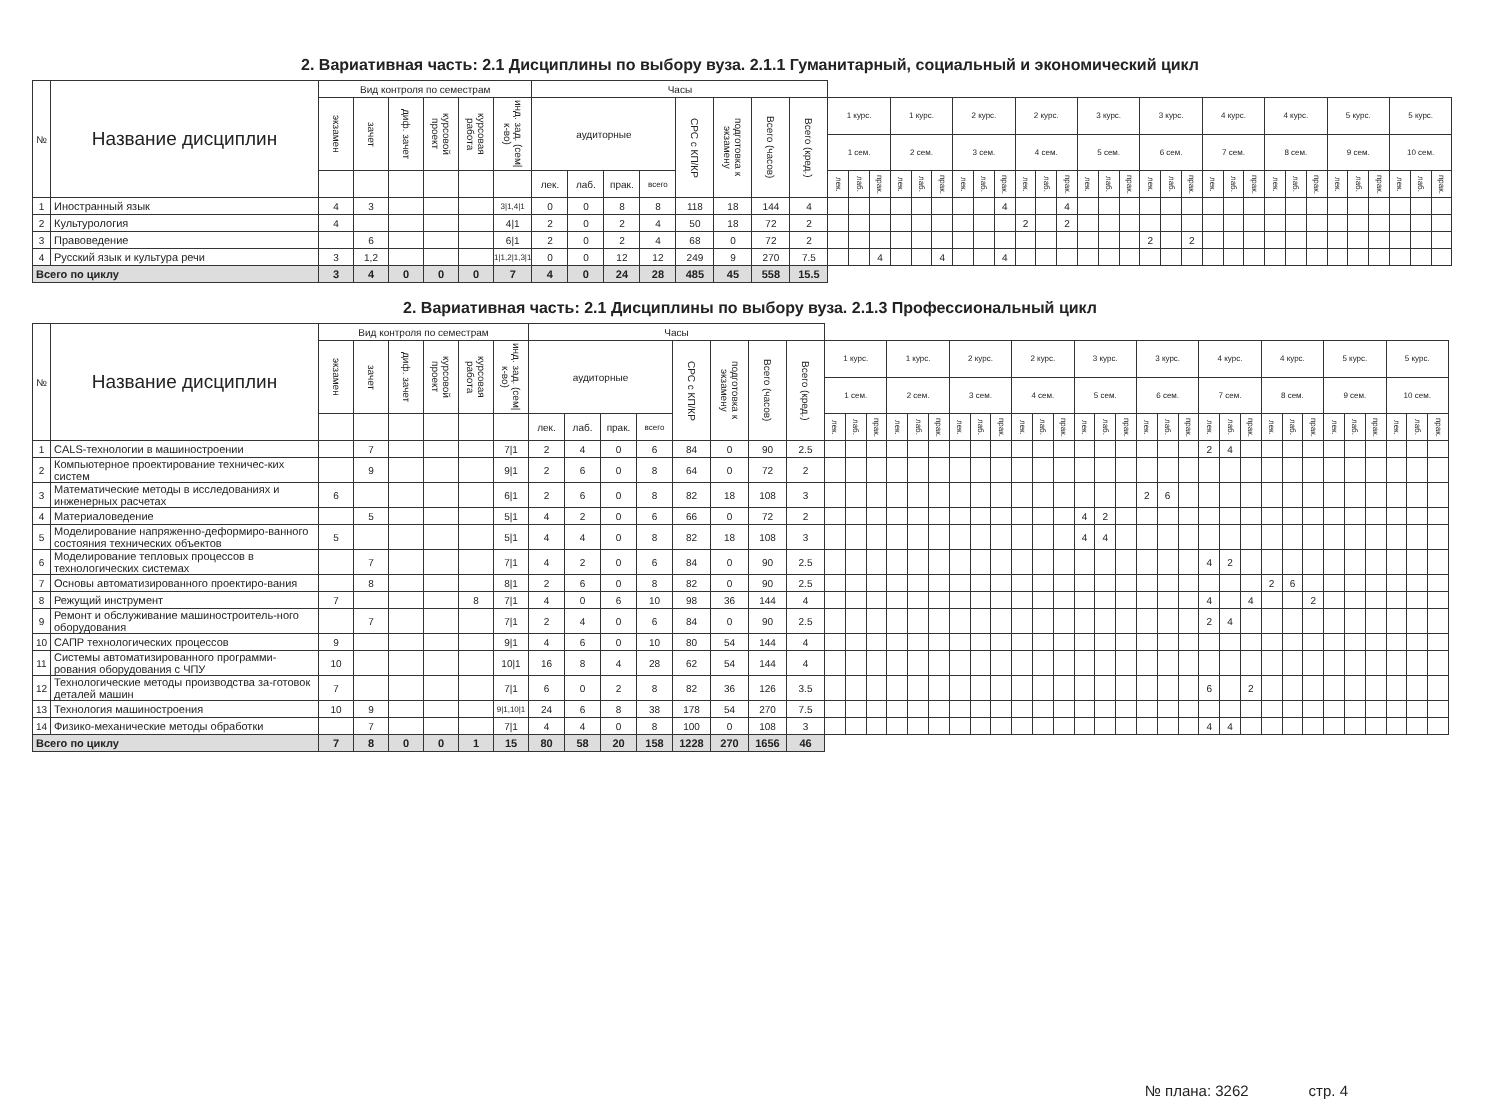2. Вариативная часть: 2.1 Дисциплины по выбору вуза. 2.1.1 Гуманитарный, социальный и экономический цикл
| № | Название дисциплин | Вид контроля по семестрам | | | | | | Часы | | | | | | | | | | | | | | | | | | | | | | | | | | | | | | | | | | | | | |
| --- | --- | --- | --- | --- | --- | --- | --- | --- | --- | --- | --- | --- | --- | --- | --- | --- | --- | --- | --- | --- | --- | --- | --- | --- | --- | --- | --- | --- | --- | --- | --- | --- | --- | --- | --- | --- | --- | --- | --- | --- | --- | --- | --- | --- | --- |
| | | экзамен | зачет | диф. зачет | курсовой проект | курсовая работа | инд. зад. (сем/к-во) | аудиторные | | | | СРС с КП/КР | подготовка к экзамену | Всего (часов) | Всего (кред.) | 1 курс. | | | 1 курс. | | | 2 курс. | | | 2 курс. | | | 3 курс. | | | 3 курс. | | | 4 курс. | | | 4 курс. | | | 5 курс. | | | 5 курс. | | |
| | | | | | | | | | | | | | | | | 1 сем. | | | 2 сем. | | | 3 сем. | | | 4 сем. | | | 5 сем. | | | 6 сем. | | | 7 сем. | | | 8 сем. | | | 9 сем. | | | 10 сем. | | |
| | | | | | | | | лек. | лаб. | прак. | всего | | | | | лек. | лаб. | прак. | лек. | лаб. | прак. | лек. | лаб. | прак. | лек. | лаб. | прак. | лек. | лаб. | прак. | лек. | лаб. | прак. | лек. | лаб. | прак. | лек. | лаб. | прак. | лек. | лаб. | прак. | лек. | лаб. | прак. |
| 1 | Иностранный язык | 4 | 3 | | | | 3/1,4/1 | 0 | 0 | 8 | 8 | 118 | 18 | 144 | 4 | | | | | | | | | 4 | | | 4 | | | | | | | | | | | | | | | | | | |
| 2 | Культурология | 4 | | | | | 4/1 | 2 | 0 | 2 | 4 | 50 | 18 | 72 | 2 | | | | | | | | | | 2 | | 2 | | | | | | | | | | | | | | | | | | |
| 3 | Правоведение | | 6 | | | | 6/1 | 2 | 0 | 2 | 4 | 68 | 0 | 72 | 2 | | | | | | | | | | | | | | | | 2 | | 2 | | | | | | | | | | | | |
| 4 | Русский язык и культура речи | 3 | 1,2 | | | | 1/1,2/1,3/1 | 0 | 0 | 12 | 12 | 249 | 9 | 270 | 7.5 | | | 4 | | | 4 | | | 4 | | | | | | | | | | | | | | | | | | | | | |
| Всего по циклу | | 3 | 4 | 0 | 0 | 0 | 7 | 4 | 0 | 24 | 28 | 485 | 45 | 558 | 15.5 | | | | | | | | | | | | | | | | | | | | | | | | | | | | | | |
2. Вариативная часть: 2.1 Дисциплины по выбору вуза. 2.1.3 Профессиональный цикл
| № | Название дисциплин | Вид контроля по семестрам | | | | | | Часы | | | | | | | | | | | | | | | | | | | | | | | | | | | | | | | | | | | | | |
| --- | --- | --- | --- | --- | --- | --- | --- | --- | --- | --- | --- | --- | --- | --- | --- | --- | --- | --- | --- | --- | --- | --- | --- | --- | --- | --- | --- | --- | --- | --- | --- | --- | --- | --- | --- | --- | --- | --- | --- | --- | --- | --- | --- | --- | --- |
| | | экзамен | зачет | диф. зачет | курсовой проект | курсовая работа | инд. зад. (сем/к-во) | аудиторные | | | | СРС с КП/КР | подготовка к экзамену | Всего (часов) | Всего (кред.) | 1 курс. | | | 1 курс. | | | 2 курс. | | | 2 курс. | | | 3 курс. | | | 3 курс. | | | 4 курс. | | | 4 курс. | | | 5 курс. | | | 5 курс. | | |
| | | | | | | | | | | | | | | | | 1 сем. | | | 2 сем. | | | 3 сем. | | | 4 сем. | | | 5 сем. | | | 6 сем. | | | 7 сем. | | | 8 сем. | | | 9 сем. | | | 10 сем. | | |
| | | | | | | | | лек. | лаб. | прак. | всего | | | | | лек. | лаб. | прак. | лек. | лаб. | прак. | лек. | лаб. | прак. | лек. | лаб. | прак. | лек. | лаб. | прак. | лек. | лаб. | прак. | лек. | лаб. | прак. | лек. | лаб. | прак. | лек. | лаб. | прак. | лек. | лаб. | прак. |
| 1 | CALS-технологии в машиностроении | | 7 | | | | 7/1 | 2 | 4 | 0 | 6 | 84 | 0 | 90 | 2.5 | | | | | | | | | | | | | | | | | | | 2 | 4 | | | | | | | | | | |
| 2 | Компьютерное проектирование техничес-ких систем | | 9 | | | | 9/1 | 2 | 6 | 0 | 8 | 64 | 0 | 72 | 2 | | | | | | | | | | | | | | | | | | | | | | | | | | | | | | |
| 3 | Математические методы в исследованиях и инженерных расчетах | 6 | | | | | 6/1 | 2 | 6 | 0 | 8 | 82 | 18 | 108 | 3 | | | | | | | | | | | | | | | | 2 | 6 | | | | | | | | | | | | | |
| 4 | Материаловедение | | 5 | | | | 5/1 | 4 | 2 | 0 | 6 | 66 | 0 | 72 | 2 | | | | | | | | | | | | | 4 | 2 | | | | | | | | | | | | | | | | |
| 5 | Моделирование напряженно-деформиро-ванного состояния технических объектов | 5 | | | | | 5/1 | 4 | 4 | 0 | 8 | 82 | 18 | 108 | 3 | | | | | | | | | | | | | 4 | 4 | | | | | | | | | | | | | | | | |
| 6 | Моделирование тепловых процессов в технологических системах | | 7 | | | | 7/1 | 4 | 2 | 0 | 6 | 84 | 0 | 90 | 2.5 | | | | | | | | | | | | | | | | | | | 4 | 2 | | | | | | | | | | |
| 7 | Основы автоматизированного проектиро-вания | | 8 | | | | 8/1 | 2 | 6 | 0 | 8 | 82 | 0 | 90 | 2.5 | | | | | | | | | | | | | | | | | | | | | | 2 | 6 | | | | | | | |
| 8 | Режущий инструмент | 7 | | | | 8 | 7/1 | 4 | 0 | 6 | 10 | 98 | 36 | 144 | 4 | | | | | | | | | | | | | | | | | | | 4 | | 4 | | | 2 | | | | | | |
| 9 | Ремонт и обслуживание машиностроитель-ного оборудования | | 7 | | | | 7/1 | 2 | 4 | 0 | 6 | 84 | 0 | 90 | 2.5 | | | | | | | | | | | | | | | | | | | 2 | 4 | | | | | | | | | | |
| 10 | САПР технологических процессов | 9 | | | | | 9/1 | 4 | 6 | 0 | 10 | 80 | 54 | 144 | 4 | | | | | | | | | | | | | | | | | | | | | | | | | | | | | | |
| 11 | Системы автоматизированного программи-рования оборудования с ЧПУ | 10 | | | | | 10/1 | 16 | 8 | 4 | 28 | 62 | 54 | 144 | 4 | | | | | | | | | | | | | | | | | | | | | | | | | | | | | | |
| 12 | Технологические методы производства за-готовок деталей машин | 7 | | | | | 7/1 | 6 | 0 | 2 | 8 | 82 | 36 | 126 | 3.5 | | | | | | | | | | | | | | | | | | | 6 | | 2 | | | | | | | | | |
| 13 | Технология машиностроения | 10 | 9 | | | | 9/1,10/1 | 24 | 6 | 8 | 38 | 178 | 54 | 270 | 7.5 | | | | | | | | | | | | | | | | | | | | | | | | | | | | | | |
| 14 | Физико-механические методы обработки | | 7 | | | | 7/1 | 4 | 4 | 0 | 8 | 100 | 0 | 108 | 3 | | | | | | | | | | | | | | | | | | | 4 | 4 | | | | | | | | | | |
| Всего по циклу | | 7 | 8 | 0 | 0 | 1 | 15 | 80 | 58 | 20 | 158 | 1228 | 270 | 1656 | 46 | | | | | | | | | | | | | | | | | | | | | | | | | | | | | | |
№ плана: 3262 стр. 4